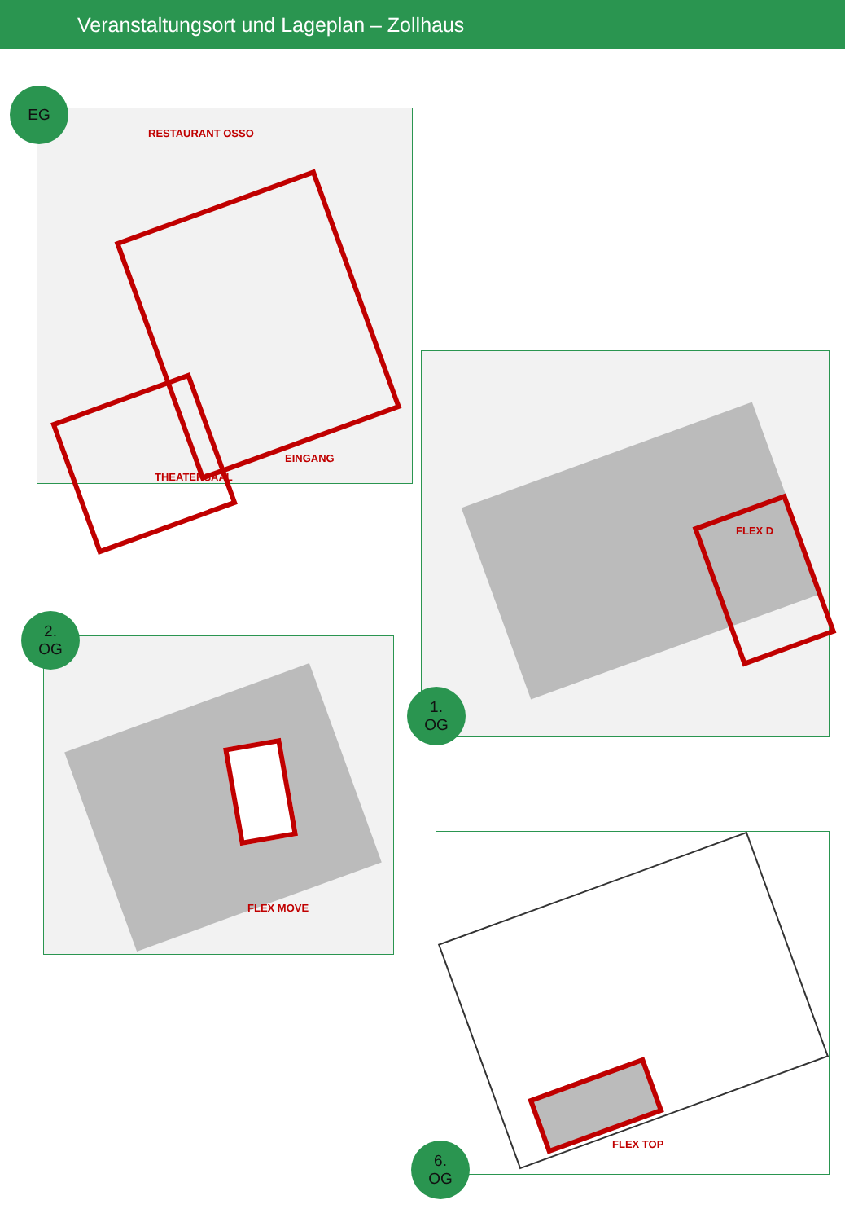Veranstaltungsort und Lageplan – Zollhaus
EG
RESTAURANT OSSO
EINGANG
THEATERSAAL
1.
OG
FLEX D
2.
OG
FLEX MOVE
6.
OG
FLEX TOP